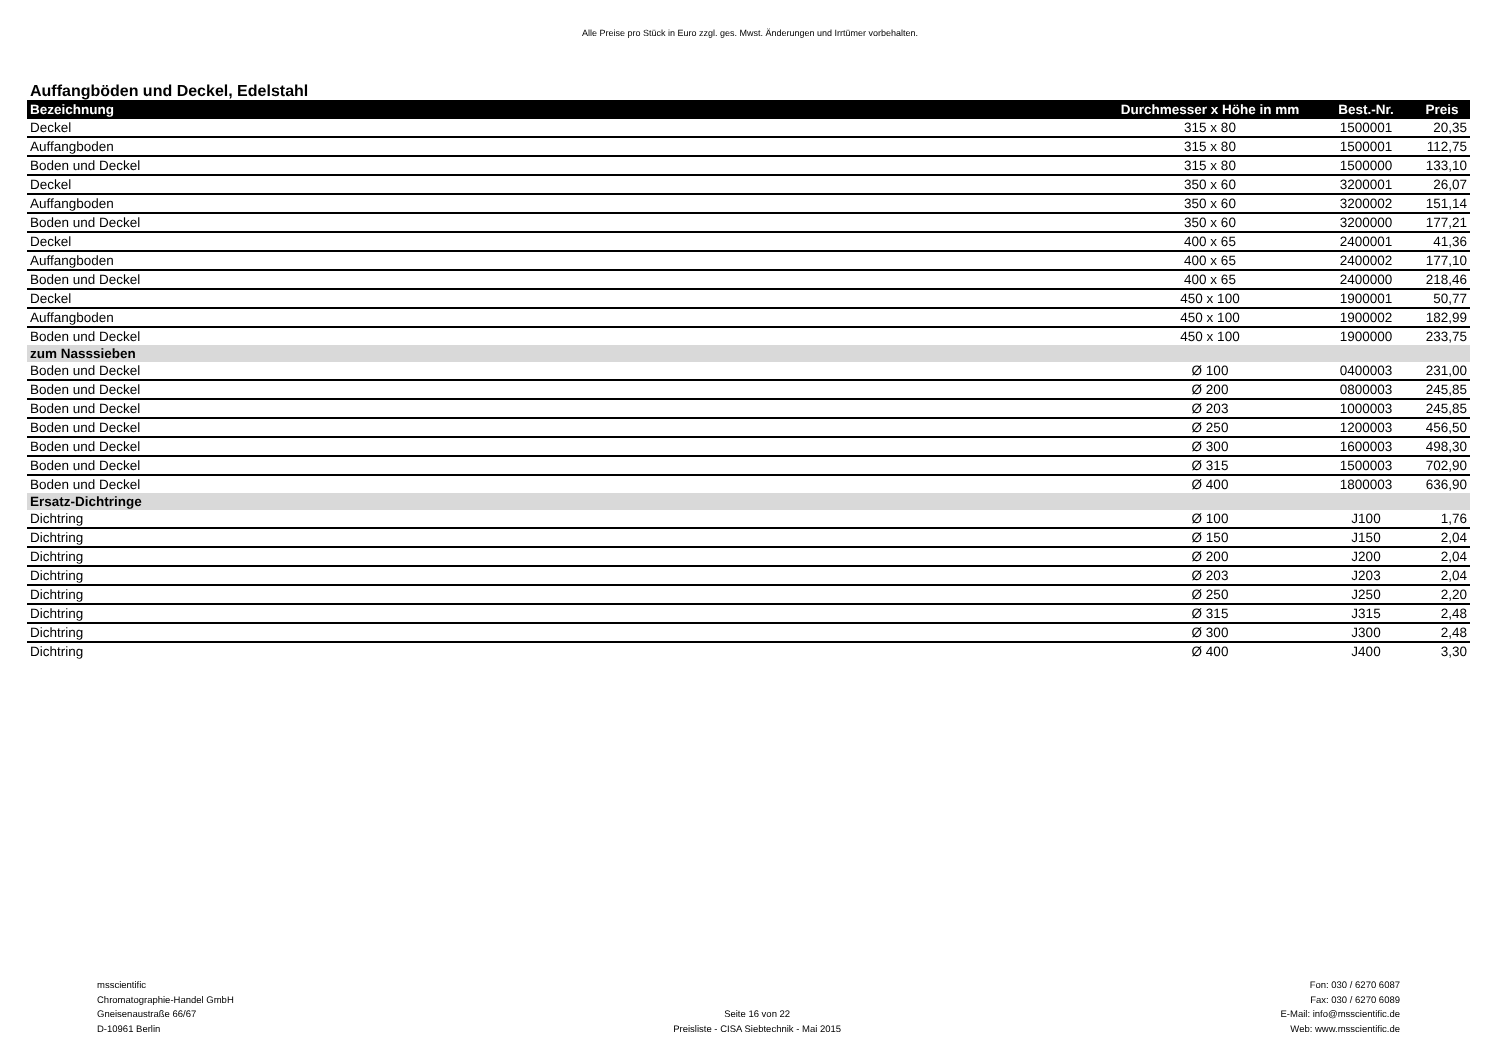Alle Preise pro Stück in Euro zzgl. ges. Mwst. Änderungen und Irrtümer vorbehalten.
Auffangböden und Deckel, Edelstahl
| Bezeichnung | Durchmesser x Höhe in mm | Best.-Nr. | Preis |
| --- | --- | --- | --- |
| Deckel | 315 x 80 | 1500001 | 20,35 |
| Auffangboden | 315 x 80 | 1500001 | 112,75 |
| Boden und Deckel | 315 x 80 | 1500000 | 133,10 |
| Deckel | 350 x 60 | 3200001 | 26,07 |
| Auffangboden | 350 x 60 | 3200002 | 151,14 |
| Boden und Deckel | 350 x 60 | 3200000 | 177,21 |
| Deckel | 400 x 65 | 2400001 | 41,36 |
| Auffangboden | 400 x 65 | 2400002 | 177,10 |
| Boden und Deckel | 400 x 65 | 2400000 | 218,46 |
| Deckel | 450 x 100 | 1900001 | 50,77 |
| Auffangboden | 450 x 100 | 1900002 | 182,99 |
| Boden und Deckel | 450 x 100 | 1900000 | 233,75 |
| zum Nasssieben | | | |
| Boden und Deckel | Ø 100 | 0400003 | 231,00 |
| Boden und Deckel | Ø 200 | 0800003 | 245,85 |
| Boden und Deckel | Ø 203 | 1000003 | 245,85 |
| Boden und Deckel | Ø 250 | 1200003 | 456,50 |
| Boden und Deckel | Ø 300 | 1600003 | 498,30 |
| Boden und Deckel | Ø 315 | 1500003 | 702,90 |
| Boden und Deckel | Ø 400 | 1800003 | 636,90 |
| Ersatz-Dichtringe | | | |
| Dichtring | Ø 100 | J100 | 1,76 |
| Dichtring | Ø 150 | J150 | 2,04 |
| Dichtring | Ø 200 | J200 | 2,04 |
| Dichtring | Ø 203 | J203 | 2,04 |
| Dichtring | Ø 250 | J250 | 2,20 |
| Dichtring | Ø 315 | J315 | 2,48 |
| Dichtring | Ø 300 | J300 | 2,48 |
| Dichtring | Ø 400 | J400 | 3,30 |
msscientific
Chromatographie-Handel GmbH
Gneisenaustraße 66/67
D-10961 Berlin
Seite 16 von 22
Preisliste - CISA Siebtechnik - Mai 2015
Fon: 030 / 6270 6087
Fax: 030 / 6270 6089
E-Mail: info@msscientific.de
Web: www.msscientific.de